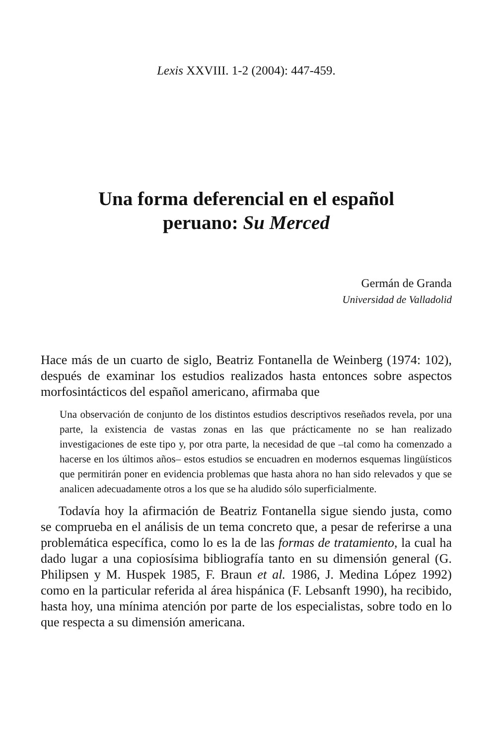Lexis XXVIII. 1-2 (2004): 447-459.
Una forma deferencial en el español
peruano: Su Merced
Germán de Granda
Universidad de Valladolid
Hace más de un cuarto de siglo, Beatriz Fontanella de Weinberg (1974: 102), después de examinar los estudios realizados hasta entonces sobre aspectos morfosintácticos del español americano, afirmaba que
Una observación de conjunto de los distintos estudios descriptivos reseñados revela, por una parte, la existencia de vastas zonas en las que prácticamente no se han realizado investigaciones de este tipo y, por otra parte, la necesidad de que –tal como ha comenzado a hacerse en los últimos años– estos estudios se encuadren en modernos esquemas lingüísticos que permitirán poner en evidencia problemas que hasta ahora no han sido relevados y que se analicen adecuadamente otros a los que se ha aludido sólo superficialmente.
Todavía hoy la afirmación de Beatriz Fontanella sigue siendo justa, como se comprueba en el análisis de un tema concreto que, a pesar de referirse a una problemática específica, como lo es la de las formas de tratamiento, la cual ha dado lugar a una copiosísima bibliografía tanto en su dimensión general (G. Philipsen y M. Huspek 1985, F. Braun et al. 1986, J. Medina López 1992) como en la particular referida al área hispánica (F. Lebsanft 1990), ha recibido, hasta hoy, una mínima atención por parte de los especialistas, sobre todo en lo que respecta a su dimensión americana.